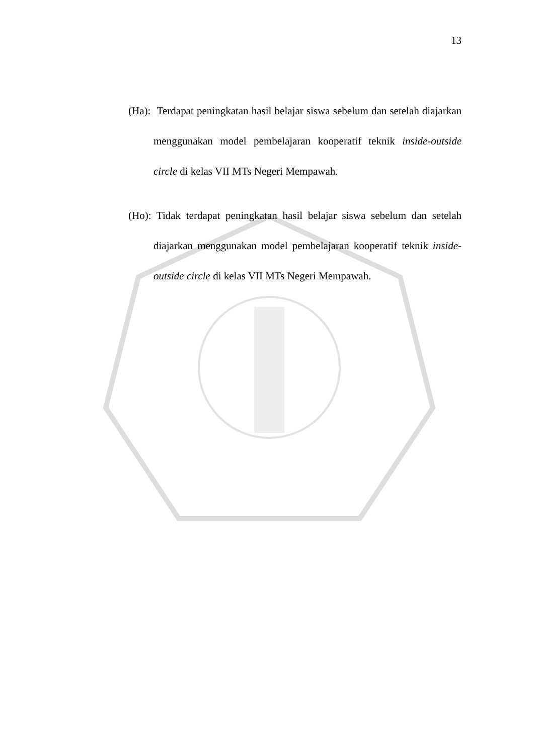13
(Ha): Terdapat peningkatan hasil belajar siswa sebelum dan setelah diajarkan menggunakan model pembelajaran kooperatif teknik inside-outside circle di kelas VII MTs Negeri Mempawah.
(Ho): Tidak terdapat peningkatan hasil belajar siswa sebelum dan setelah diajarkan menggunakan model pembelajaran kooperatif teknik inside-outside circle di kelas VII MTs Negeri Mempawah.